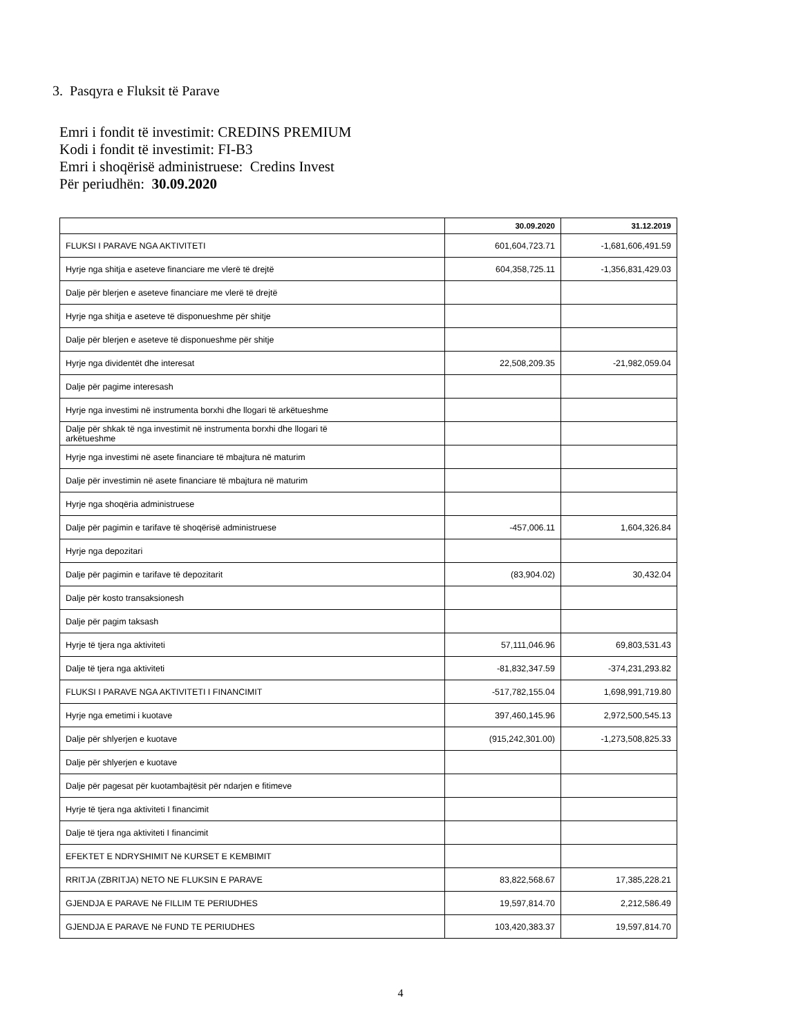3. Pasqyra e Fluksit të Parave
Emri i fondit të investimit: CREDINS PREMIUM
Kodi i fondit të investimit: FI-B3
Emri i shoqërisë administruese: Credins Invest
Për periudhën: 30.09.2020
| | 30.09.2020 | 31.12.2019 |
| --- | --- | --- |
| FLUKSI I PARAVE NGA AKTIVITETI | 601,604,723.71 | -1,681,606,491.59 |
| Hyrje nga shitja e aseteve financiare me vlerë të drejtë | 604,358,725.11 | -1,356,831,429.03 |
| Dalje për blerjen e aseteve financiare me vlerë të drejtë | | |
| Hyrje nga shitja e aseteve të disponueshme për shitje | | |
| Dalje për blerjen e aseteve të disponueshme për shitje | | |
| Hyrje nga dividentët dhe interesat | 22,508,209.35 | -21,982,059.04 |
| Dalje për pagime interesash | | |
| Hyrje nga investimi në instrumenta borxhi dhe llogari të arkëtueshme | | |
| Dalje për shkak të nga investimit në instrumenta borxhi dhe llogari të arkëtueshme | | |
| Hyrje nga investimi në asete financiare të mbajtura në maturim | | |
| Dalje për investimin në asete financiare të mbajtura në maturim | | |
| Hyrje nga shoqëria administruese | | |
| Dalje për pagimin e tarifave të shoqërisë administruese | -457,006.11 | 1,604,326.84 |
| Hyrje nga depozitari | | |
| Dalje për pagimin e tarifave të depozitarit | (83,904.02) | 30,432.04 |
| Dalje për kosto transaksionesh | | |
| Dalje për pagim taksash | | |
| Hyrje të tjera nga aktiviteti | 57,111,046.96 | 69,803,531.43 |
| Dalje të tjera nga aktiviteti | -81,832,347.59 | -374,231,293.82 |
| FLUKSI I PARAVE NGA AKTIVITETI I FINANCIMIT | -517,782,155.04 | 1,698,991,719.80 |
| Hyrje nga emetimi i kuotave | 397,460,145.96 | 2,972,500,545.13 |
| Dalje për shlyerjen e kuotave | (915,242,301.00) | -1,273,508,825.33 |
| Dalje për shlyerjen e kuotave | | |
| Dalje për pagesat për kuotambajtësit për ndarjen e fitimeve | | |
| Hyrje të tjera nga aktiviteti I financimit | | |
| Dalje të tjera nga aktiviteti I financimit | | |
| EFEKTET E NDRYSHIMIT Në KURSET E KEMBIMIT | | |
| RRITJA (ZBRITJA) NETO NE FLUKSIN E PARAVE | 83,822,568.67 | 17,385,228.21 |
| GJENDJA E PARAVE Në FILLIM TE PERIUDHES | 19,597,814.70 | 2,212,586.49 |
| GJENDJA E PARAVE Në FUND TE PERIUDHES | 103,420,383.37 | 19,597,814.70 |
4